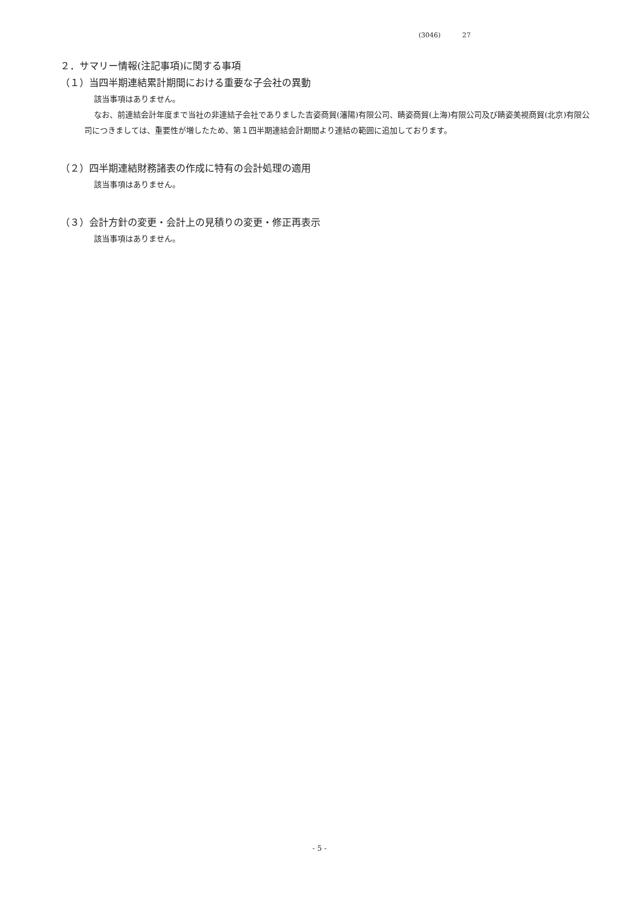(3046) 27
２．サマリー情報(注記事項)に関する事項
（１）当四半期連結累計期間における重要な子会社の異動
該当事項はありません。
なお、前連結会計年度まで当社の非連結子会社でありました吉姿商貿(瀋陽)有限公司、睛姿商貿(上海)有限公司及び睛姿美視商貿(北京)有限公司につきましては、重要性が増したため、第１四半期連結会計期間より連結の範囲に追加しております。
（２）四半期連結財務諸表の作成に特有の会計処理の適用
該当事項はありません。
（３）会計方針の変更・会計上の見積りの変更・修正再表示
該当事項はありません。
- 5 -